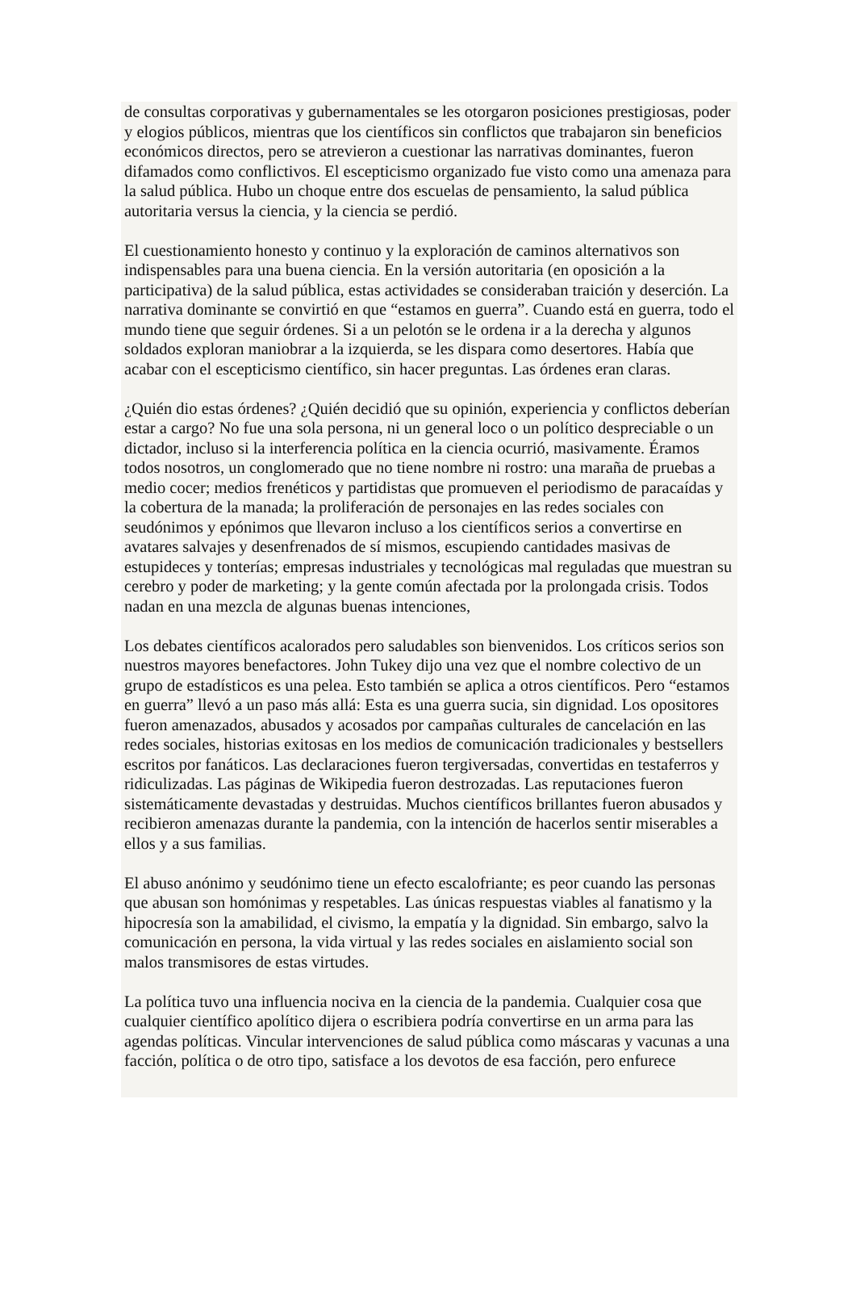de consultas corporativas y gubernamentales se les otorgaron posiciones prestigiosas, poder y elogios públicos, mientras que los científicos sin conflictos que trabajaron sin beneficios económicos directos, pero se atrevieron a cuestionar las narrativas dominantes, fueron difamados como conflictivos. El escepticismo organizado fue visto como una amenaza para la salud pública. Hubo un choque entre dos escuelas de pensamiento, la salud pública autoritaria versus la ciencia, y la ciencia se perdió.
El cuestionamiento honesto y continuo y la exploración de caminos alternativos son indispensables para una buena ciencia. En la versión autoritaria (en oposición a la participativa) de la salud pública, estas actividades se consideraban traición y deserción. La narrativa dominante se convirtió en que “estamos en guerra”. Cuando está en guerra, todo el mundo tiene que seguir órdenes. Si a un pelotón se le ordena ir a la derecha y algunos soldados exploran maniobrar a la izquierda, se les dispara como desertores. Había que acabar con el escepticismo científico, sin hacer preguntas. Las órdenes eran claras.
¿Quién dio estas órdenes? ¿Quién decidió que su opinión, experiencia y conflictos deberían estar a cargo? No fue una sola persona, ni un general loco o un político despreciable o un dictador, incluso si la interferencia política en la ciencia ocurrió, masivamente. Éramos todos nosotros, un conglomerado que no tiene nombre ni rostro: una maraña de pruebas a medio cocer; medios frenéticos y partidistas que promueven el periodismo de paracaídas y la cobertura de la manada; la proliferación de personajes en las redes sociales con seudónimos y epónimos que llevaron incluso a los científicos serios a convertirse en avatares salvajes y desenfrenados de sí mismos, escupiendo cantidades masivas de estupideces y tonterías; empresas industriales y tecnológicas mal reguladas que muestran su cerebro y poder de marketing; y la gente común afectada por la prolongada crisis. Todos nadan en una mezcla de algunas buenas intenciones,
Los debates científicos acalorados pero saludables son bienvenidos. Los críticos serios son nuestros mayores benefactores. John Tukey dijo una vez que el nombre colectivo de un grupo de estadísticos es una pelea. Esto también se aplica a otros científicos. Pero “estamos en guerra” llevó a un paso más allá: Esta es una guerra sucia, sin dignidad. Los opositores fueron amenazados, abusados y acosados por campañas culturales de cancelación en las redes sociales, historias exitosas en los medios de comunicación tradicionales y bestsellers escritos por fanáticos. Las declaraciones fueron tergiversadas, convertidas en testaferros y ridiculizadas. Las páginas de Wikipedia fueron destrozadas. Las reputaciones fueron sistemáticamente devastadas y destruidas. Muchos científicos brillantes fueron abusados y recibieron amenazas durante la pandemia, con la intención de hacerlos sentir miserables a ellos y a sus familias.
El abuso anónimo y seudónimo tiene un efecto escalofriante; es peor cuando las personas que abusan son homónimas y respetables. Las únicas respuestas viables al fanatismo y la hipocresía son la amabilidad, el civismo, la empatía y la dignidad. Sin embargo, salvo la comunicación en persona, la vida virtual y las redes sociales en aislamiento social son malos transmisores de estas virtudes.
La política tuvo una influencia nociva en la ciencia de la pandemia. Cualquier cosa que cualquier científico apolítico dijera o escribiera podría convertirse en un arma para las agendas políticas. Vincular intervenciones de salud pública como máscaras y vacunas a una facción, política o de otro tipo, satisface a los devotos de esa facción, pero enfurece